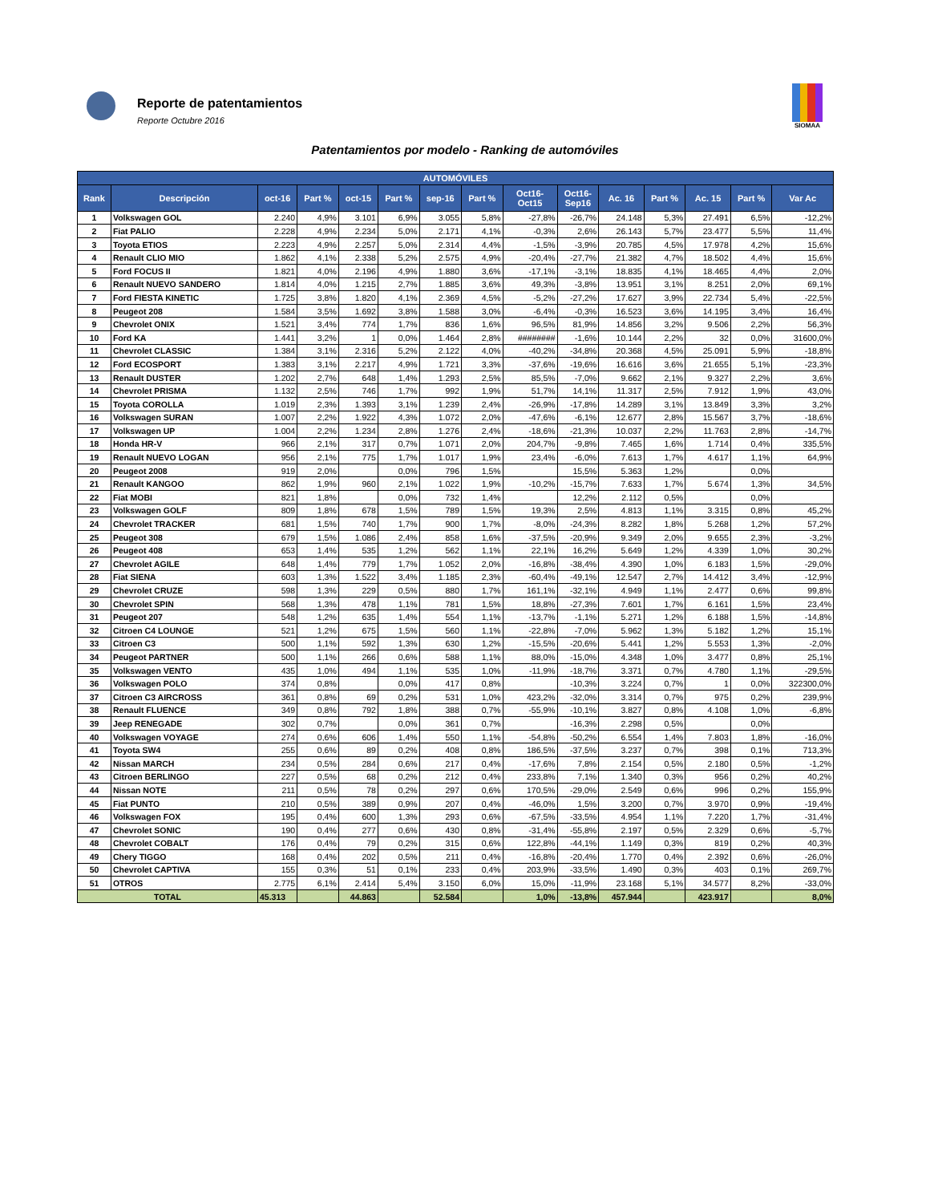Reporte de patentamientos
Reporte Octubre 2016
SIOMAA
Patentamientos por modelo - Ranking de automóviles
| AUTOMÓVILES | | | | | | | | | | | | | | |
| --- | --- | --- | --- | --- | --- | --- | --- | --- | --- | --- | --- | --- | --- | --- |
| Rank | Descripción | oct-16 | Part % | oct-15 | Part % | sep-16 | Part % | Oct16- Oct15 | Oct16- Sep16 | Ac. 16 | Part % | Ac. 15 | Part % | Var Ac |
| 1 | Volkswagen GOL | 2.240 | 4,9% | 3.101 | 6,9% | 3.055 | 5,8% | -27,8% | -26,7% | 24.148 | 5,3% | 27.491 | 6,5% | -12,2% |
| 2 | Fiat PALIO | 2.228 | 4,9% | 2.234 | 5,0% | 2.171 | 4,1% | -0,3% | 2,6% | 26.143 | 5,7% | 23.477 | 5,5% | 11,4% |
| 3 | Toyota ETIOS | 2.223 | 4,9% | 2.257 | 5,0% | 2.314 | 4,4% | -1,5% | -3,9% | 20.785 | 4,5% | 17.978 | 4,2% | 15,6% |
| 4 | Renault CLIO MIO | 1.862 | 4,1% | 2.338 | 5,2% | 2.575 | 4,9% | -20,4% | -27,7% | 21.382 | 4,7% | 18.502 | 4,4% | 15,6% |
| 5 | Ford FOCUS II | 1.821 | 4,0% | 2.196 | 4,9% | 1.880 | 3,6% | -17,1% | -3,1% | 18.835 | 4,1% | 18.465 | 4,4% | 2,0% |
| 6 | Renault NUEVO SANDERO | 1.814 | 4,0% | 1.215 | 2,7% | 1.885 | 3,6% | 49,3% | -3,8% | 13.951 | 3,1% | 8.251 | 2,0% | 69,1% |
| 7 | Ford FIESTA KINETIC | 1.725 | 3,8% | 1.820 | 4,1% | 2.369 | 4,5% | -5,2% | -27,2% | 17.627 | 3,9% | 22.734 | 5,4% | -22,5% |
| 8 | Peugeot 208 | 1.584 | 3,5% | 1.692 | 3,8% | 1.588 | 3,0% | -6,4% | -0,3% | 16.523 | 3,6% | 14.195 | 3,4% | 16,4% |
| 9 | Chevrolet ONIX | 1.521 | 3,4% | 774 | 1,7% | 836 | 1,6% | 96,5% | 81,9% | 14.856 | 3,2% | 9.506 | 2,2% | 56,3% |
| 10 | Ford KA | 1.441 | 3,2% | 1 | 0,0% | 1.464 | 2,8% | ######## | -1,6% | 10.144 | 2,2% | 32 | 0,0% | 31600,0% |
| 11 | Chevrolet CLASSIC | 1.384 | 3,1% | 2.316 | 5,2% | 2.122 | 4,0% | -40,2% | -34,8% | 20.368 | 4,5% | 25.091 | 5,9% | -18,8% |
| 12 | Ford ECOSPORT | 1.383 | 3,1% | 2.217 | 4,9% | 1.721 | 3,3% | -37,6% | -19,6% | 16.616 | 3,6% | 21.655 | 5,1% | -23,3% |
| 13 | Renault DUSTER | 1.202 | 2,7% | 648 | 1,4% | 1.293 | 2,5% | 85,5% | -7,0% | 9.662 | 2,1% | 9.327 | 2,2% | 3,6% |
| 14 | Chevrolet PRISMA | 1.132 | 2,5% | 746 | 1,7% | 992 | 1,9% | 51,7% | 14,1% | 11.317 | 2,5% | 7.912 | 1,9% | 43,0% |
| 15 | Toyota COROLLA | 1.019 | 2,3% | 1.393 | 3,1% | 1.239 | 2,4% | -26,9% | -17,8% | 14.289 | 3,1% | 13.849 | 3,3% | 3,2% |
| 16 | Volkswagen SURAN | 1.007 | 2,2% | 1.922 | 4,3% | 1.072 | 2,0% | -47,6% | -6,1% | 12.677 | 2,8% | 15.567 | 3,7% | -18,6% |
| 17 | Volkswagen UP | 1.004 | 2,2% | 1.234 | 2,8% | 1.276 | 2,4% | -18,6% | -21,3% | 10.037 | 2,2% | 11.763 | 2,8% | -14,7% |
| 18 | Honda HR-V | 966 | 2,1% | 317 | 0,7% | 1.071 | 2,0% | 204,7% | -9,8% | 7.465 | 1,6% | 1.714 | 0,4% | 335,5% |
| 19 | Renault NUEVO LOGAN | 956 | 2,1% | 775 | 1,7% | 1.017 | 1,9% | 23,4% | -6,0% | 7.613 | 1,7% | 4.617 | 1,1% | 64,9% |
| 20 | Peugeot 2008 | 919 | 2,0% | | 0,0% | 796 | 1,5% | | 15,5% | 5.363 | 1,2% | | 0,0% | |
| 21 | Renault KANGOO | 862 | 1,9% | 960 | 2,1% | 1.022 | 1,9% | -10,2% | -15,7% | 7.633 | 1,7% | 5.674 | 1,3% | 34,5% |
| 22 | Fiat MOBI | 821 | 1,8% | | 0,0% | 732 | 1,4% | | 12,2% | 2.112 | 0,5% | | 0,0% | |
| 23 | Volkswagen GOLF | 809 | 1,8% | 678 | 1,5% | 789 | 1,5% | 19,3% | 2,5% | 4.813 | 1,1% | 3.315 | 0,8% | 45,2% |
| 24 | Chevrolet TRACKER | 681 | 1,5% | 740 | 1,7% | 900 | 1,7% | -8,0% | -24,3% | 8.282 | 1,8% | 5.268 | 1,2% | 57,2% |
| 25 | Peugeot 308 | 679 | 1,5% | 1.086 | 2,4% | 858 | 1,6% | -37,5% | -20,9% | 9.349 | 2,0% | 9.655 | 2,3% | -3,2% |
| 26 | Peugeot 408 | 653 | 1,4% | 535 | 1,2% | 562 | 1,1% | 22,1% | 16,2% | 5.649 | 1,2% | 4.339 | 1,0% | 30,2% |
| 27 | Chevrolet AGILE | 648 | 1,4% | 779 | 1,7% | 1.052 | 2,0% | -16,8% | -38,4% | 4.390 | 1,0% | 6.183 | 1,5% | -29,0% |
| 28 | Fiat SIENA | 603 | 1,3% | 1.522 | 3,4% | 1.185 | 2,3% | -60,4% | -49,1% | 12.547 | 2,7% | 14.412 | 3,4% | -12,9% |
| 29 | Chevrolet CRUZE | 598 | 1,3% | 229 | 0,5% | 880 | 1,7% | 161,1% | -32,1% | 4.949 | 1,1% | 2.477 | 0,6% | 99,8% |
| 30 | Chevrolet SPIN | 568 | 1,3% | 478 | 1,1% | 781 | 1,5% | 18,8% | -27,3% | 7.601 | 1,7% | 6.161 | 1,5% | 23,4% |
| 31 | Peugeot 207 | 548 | 1,2% | 635 | 1,4% | 554 | 1,1% | -13,7% | -1,1% | 5.271 | 1,2% | 6.188 | 1,5% | -14,8% |
| 32 | Citroen C4 LOUNGE | 521 | 1,2% | 675 | 1,5% | 560 | 1,1% | -22,8% | -7,0% | 5.962 | 1,3% | 5.182 | 1,2% | 15,1% |
| 33 | Citroen C3 | 500 | 1,1% | 592 | 1,3% | 630 | 1,2% | -15,5% | -20,6% | 5.441 | 1,2% | 5.553 | 1,3% | -2,0% |
| 34 | Peugeot PARTNER | 500 | 1,1% | 266 | 0,6% | 588 | 1,1% | 88,0% | -15,0% | 4.348 | 1,0% | 3.477 | 0,8% | 25,1% |
| 35 | Volkswagen VENTO | 435 | 1,0% | 494 | 1,1% | 535 | 1,0% | -11,9% | -18,7% | 3.371 | 0,7% | 4.780 | 1,1% | -29,5% |
| 36 | Volkswagen POLO | 374 | 0,8% | | 0,0% | 417 | 0,8% | | -10,3% | 3.224 | 0,7% | 1 | 0,0% | 322300,0% |
| 37 | Citroen C3 AIRCROSS | 361 | 0,8% | 69 | 0,2% | 531 | 1,0% | 423,2% | -32,0% | 3.314 | 0,7% | 975 | 0,2% | 239,9% |
| 38 | Renault FLUENCE | 349 | 0,8% | 792 | 1,8% | 388 | 0,7% | -55,9% | -10,1% | 3.827 | 0,8% | 4.108 | 1,0% | -6,8% |
| 39 | Jeep RENEGADE | 302 | 0,7% | | 0,0% | 361 | 0,7% | | -16,3% | 2.298 | 0,5% | | 0,0% | |
| 40 | Volkswagen VOYAGE | 274 | 0,6% | 606 | 1,4% | 550 | 1,1% | -54,8% | -50,2% | 6.554 | 1,4% | 7.803 | 1,8% | -16,0% |
| 41 | Toyota SW4 | 255 | 0,6% | 89 | 0,2% | 408 | 0,8% | 186,5% | -37,5% | 3.237 | 0,7% | 398 | 0,1% | 713,3% |
| 42 | Nissan MARCH | 234 | 0,5% | 284 | 0,6% | 217 | 0,4% | -17,6% | 7,8% | 2.154 | 0,5% | 2.180 | 0,5% | -1,2% |
| 43 | Citroen BERLINGO | 227 | 0,5% | 68 | 0,2% | 212 | 0,4% | 233,8% | 7,1% | 1.340 | 0,3% | 956 | 0,2% | 40,2% |
| 44 | Nissan NOTE | 211 | 0,5% | 78 | 0,2% | 297 | 0,6% | 170,5% | -29,0% | 2.549 | 0,6% | 996 | 0,2% | 155,9% |
| 45 | Fiat PUNTO | 210 | 0,5% | 389 | 0,9% | 207 | 0,4% | -46,0% | 1,5% | 3.200 | 0,7% | 3.970 | 0,9% | -19,4% |
| 46 | Volkswagen FOX | 195 | 0,4% | 600 | 1,3% | 293 | 0,6% | -67,5% | -33,5% | 4.954 | 1,1% | 7.220 | 1,7% | -31,4% |
| 47 | Chevrolet SONIC | 190 | 0,4% | 277 | 0,6% | 430 | 0,8% | -31,4% | -55,8% | 2.197 | 0,5% | 2.329 | 0,6% | -5,7% |
| 48 | Chevrolet COBALT | 176 | 0,4% | 79 | 0,2% | 315 | 0,6% | 122,8% | -44,1% | 1.149 | 0,3% | 819 | 0,2% | 40,3% |
| 49 | Chery TIGGO | 168 | 0,4% | 202 | 0,5% | 211 | 0,4% | -16,8% | -20,4% | 1.770 | 0,4% | 2.392 | 0,6% | -26,0% |
| 50 | Chevrolet CAPTIVA | 155 | 0,3% | 51 | 0,1% | 233 | 0,4% | 203,9% | -33,5% | 1.490 | 0,3% | 403 | 0,1% | 269,7% |
| 51 | OTROS | 2.775 | 6,1% | 2.414 | 5,4% | 3.150 | 6,0% | 15,0% | -11,9% | 23.168 | 5,1% | 34.577 | 8,2% | -33,0% |
| TOTAL | | 45.313 | | 44.863 | | 52.584 | | 1,0% | -13,8% | 457.944 | | 423.917 | | 8,0% |